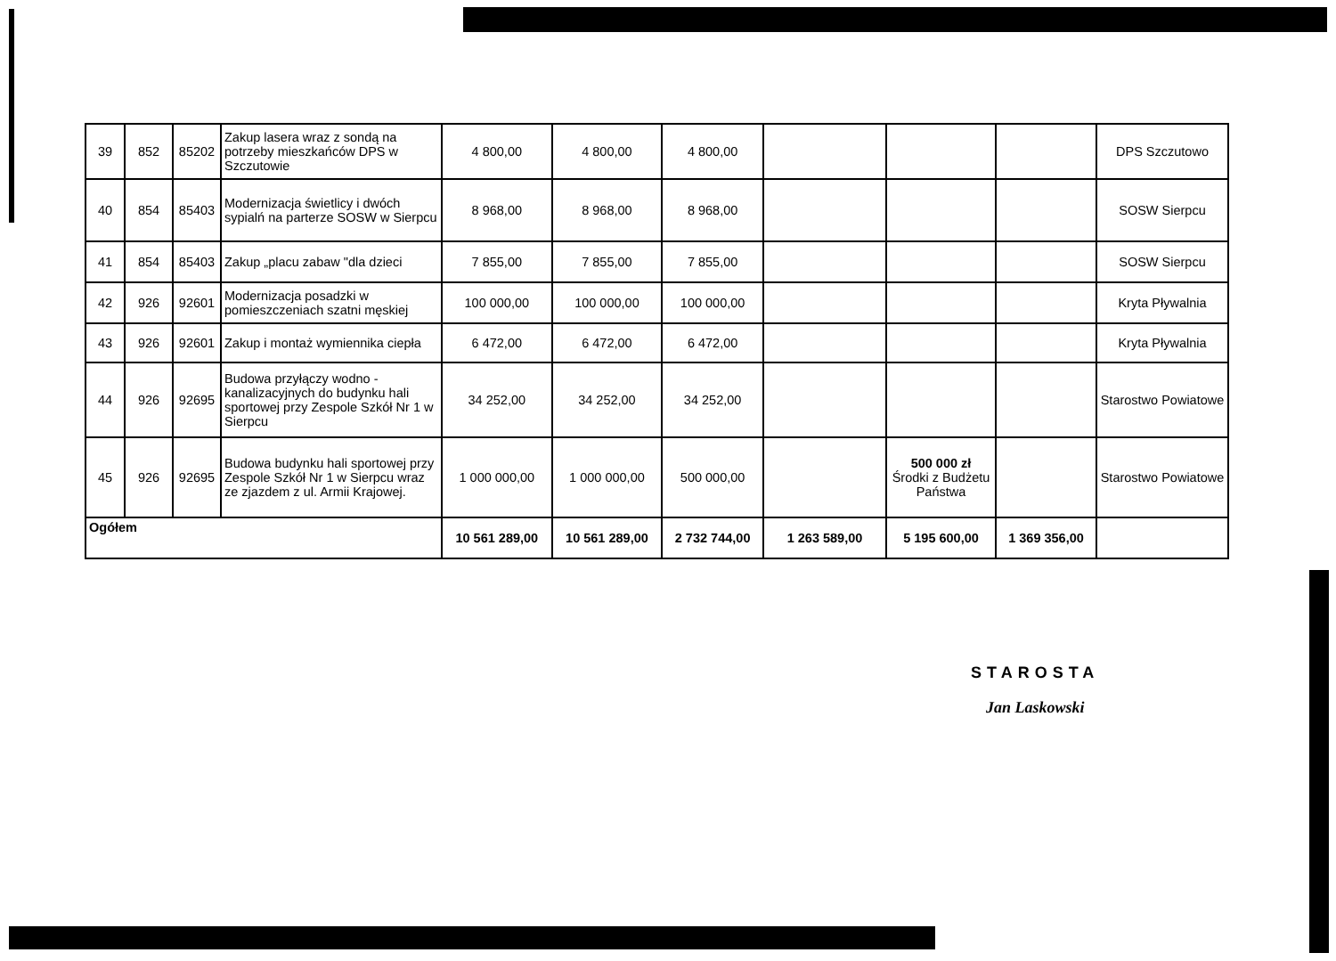| 39 | 852 | 85202 | Zakup lasera wraz z sondą na potrzeby mieszkańców DPS w Szczutowie | 4 800,00 | 4 800,00 | 4 800,00 | | | | DPS Szczutowo |
| 40 | 854 | 85403 | Modernizacja świetlicy i dwóch sypialń na parterze SOSW w Sierpcu | 8 968,00 | 8 968,00 | 8 968,00 | | | | SOSW Sierpcu |
| 41 | 854 | 85403 | Zakup „placu zabaw "dla dzieci | 7 855,00 | 7 855,00 | 7 855,00 | | | | SOSW Sierpcu |
| 42 | 926 | 92601 | Modernizacja posadzki w pomieszczeniach szatni męskiej | 100 000,00 | 100 000,00 | 100 000,00 | | | | Kryta Pływalnia |
| 43 | 926 | 92601 | Zakup i montaż wymiennika ciepła | 6 472,00 | 6 472,00 | 6 472,00 | | | | Kryta Pływalnia |
| 44 | 926 | 92695 | Budowa przyłączy wodno - kanalizacyjnych do budynku hali sportowej przy Zespole Szkół Nr 1 w Sierpcu | 34 252,00 | 34 252,00 | 34 252,00 | | | | Starostwo Powiatowe |
| 45 | 926 | 92695 | Budowa budynku hali sportowej przy Zespole Szkół Nr 1 w Sierpcu wraz ze zjazdem z ul. Armii Krajowej. | 1 000 000,00 | 1 000 000,00 | 500 000,00 | | 500 000 zł Środki z Budżetu Państwa | | Starostwo Powiatowe |
| Ogółem | | | | 10 561 289,00 | 10 561 289,00 | 2 732 744,00 | 1 263 589,00 | 5 195 600,00 | 1 369 356,00 | |
STAROSTA
Jan Laskowski